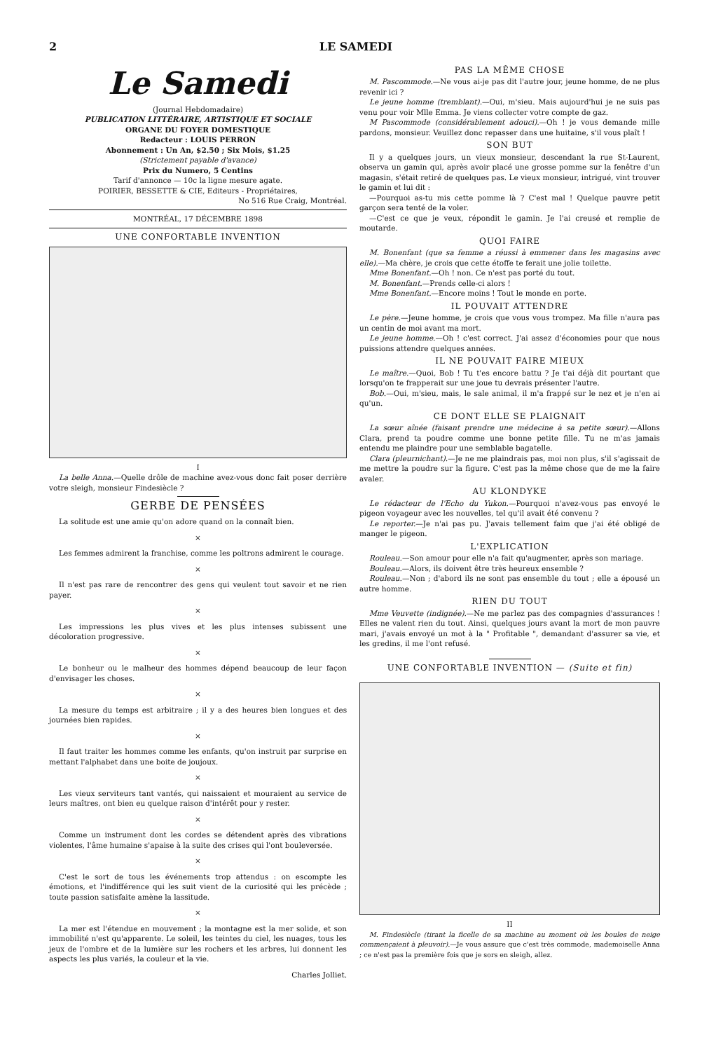2 LE SAMEDI
Le Samedi
(Journal Hebdomadaire)
PUBLICATION LITTÉRAIRE, ARTISTIQUE ET SOCIALE
ORGANE DU FOYER DOMESTIQUE
Redacteur : LOUIS PERRON
Abonnement : Un An, $2.50 ; Six Mois, $1.25
(Strictement payable d'avance)
Prix du Numero, 5 Centins
Tarif d'annonce — 10c la ligne mesure agate.
POIRIER, BESSETTE & CIE, Editeurs - Propriétaires,
No 516 Rue Craig, Montréal.
MONTRÉAL, 17 DÉCEMBRE 1898
UNE CONFORTABLE INVENTION
I
La belle Anna.—Quelle drôle de machine avez-vous donc fait poser derrière votre sleigh, monsieur Findesiècle ?
GERBE DE PENSÉES
La solitude est une amie qu'on adore quand on la connaît bien.
×
Les femmes admirent la franchise, comme les poltrons admirent le courage.
×
Il n'est pas rare de rencontrer des gens qui veulent tout savoir et ne rien payer.
×
Les impressions les plus vives et les plus intenses subissent une décoloration progressive.
×
Le bonheur ou le malheur des hommes dépend beaucoup de leur façon d'envisager les choses.
×
La mesure du temps est arbitraire ; il y a des heures bien longues et des journées bien rapides.
×
Il faut traiter les hommes comme les enfants, qu'on instruit par surprise en mettant l'alphabet dans une boite de joujoux.
×
Les vieux serviteurs tant vantés, qui naissaient et mouraient au service de leurs maîtres, ont bien eu quelque raison d'intérêt pour y rester.
×
Comme un instrument dont les cordes se détendent après des vibrations violentes, l'âme humaine s'apaise à la suite des crises qui l'ont bouleversée.
×
C'est le sort de tous les événements trop attendus : on escompte les émotions, et l'indifférence qui les suit vient de la curiosité qui les précède ; toute passion satisfaite amène la lassitude.
×
La mer est l'étendue en mouvement ; la montagne est la mer solide, et son immobilité n'est qu'apparente. Le soleil, les teintes du ciel, les nuages, tous les jeux de l'ombre et de la lumière sur les rochers et les arbres, lui donnent les aspects les plus variés, la couleur et la vie.
Charles Jolliet.
PAS LA MÊME CHOSE
M. Pascommode.—Ne vous ai-je pas dit l'autre jour, jeune homme, de ne plus revenir ici ?
Le jeune homme (tremblant).—Oui, m'sieu. Mais aujourd'hui je ne suis pas venu pour voir Mlle Emma. Je viens collecter votre compte de gaz.
M Pascommode (considérablement adouci).—Oh ! je vous demande mille pardons, monsieur. Veuillez donc repasser dans une huitaine, s'il vous plaît !
SON BUT
Il y a quelques jours, un vieux monsieur, descendant la rue St-Laurent, observa un gamin qui, après avoir placé une grosse pomme sur la fenêtre d'un magasin, s'était retiré de quelques pas. Le vieux monsieur, intrigué, vint trouver le gamin et lui dit :
—Pourquoi as-tu mis cette pomme là ? C'est mal ! Quelque pauvre petit garçon sera tenté de la voler.
—C'est ce que je veux, répondit le gamin. Je l'ai creusé et remplie de moutarde.
QUOI FAIRE
M. Bonenfant (que sa femme a réussi à emmener dans les magasins avec elle).—Ma chère, je crois que cette étoffe te ferait une jolie toilette.
Mme Bonenfant.—Oh ! non. Ce n'est pas porté du tout.
M. Bonenfant.—Prends celle-ci alors !
Mme Bonenfant.—Encore moins ! Tout le monde en porte.
IL POUVAIT ATTENDRE
Le père.—Jeune homme, je crois que vous vous trompez. Ma fille n'aura pas un centin de moi avant ma mort.
Le jeune homme.—Oh ! c'est correct. J'ai assez d'économies pour que nous puissions attendre quelques années.
IL NE POUVAIT FAIRE MIEUX
Le maître.—Quoi, Bob ! Tu t'es encore battu ? Je t'ai déjà dit pourtant que lorsqu'on te frapperait sur une joue tu devrais présenter l'autre.
Bob.—Oui, m'sieu, mais, le sale animal, il m'a frappé sur le nez et je n'en ai qu'un.
CE DONT ELLE SE PLAIGNAIT
La sœur aînée (faisant prendre une médecine à sa petite sœur).—Allons Clara, prend ta poudre comme une bonne petite fille. Tu ne m'as jamais entendu me plaindre pour une semblable bagatelle.
Clara (pleurnichant).—Je ne me plaindrais pas, moi non plus, s'il s'agissait de me mettre la poudre sur la figure. C'est pas la même chose que de me la faire avaler.
AU KLONDYKE
Le rédacteur de l'Echo du Yukon.—Pourquoi n'avez-vous pas envoyé le pigeon voyageur avec les nouvelles, tel qu'il avait été convenu ?
Le reporter.—Je n'ai pas pu. J'avais tellement faim que j'ai été obligé de manger le pigeon.
L'EXPLICATION
Rouleau.—Son amour pour elle n'a fait qu'augmenter, après son mariage.
Bouleau.—Alors, ils doivent être très heureux ensemble ?
Rouleau.—Non ; d'abord ils ne sont pas ensemble du tout ; elle a épousé un autre homme.
RIEN DU TOUT
Mme Veuvette (indignée).—Ne me parlez pas des compagnies d'assurances ! Elles ne valent rien du tout. Ainsi, quelques jours avant la mort de mon pauvre mari, j'avais envoyé un mot à la " Profitable ", demandant d'assurer sa vie, et les gredins, il me l'ont refusé.
UNE CONFORTABLE INVENTION — (Suite et fin)
II
M. Findesiècle (tirant la ficelle de sa machine au moment où les boules de neige commençaient à pleuvoir).—Je vous assure que c'est très commode, mademoiselle Anna ; ce n'est pas la première fois que je sors en sleigh, allez.